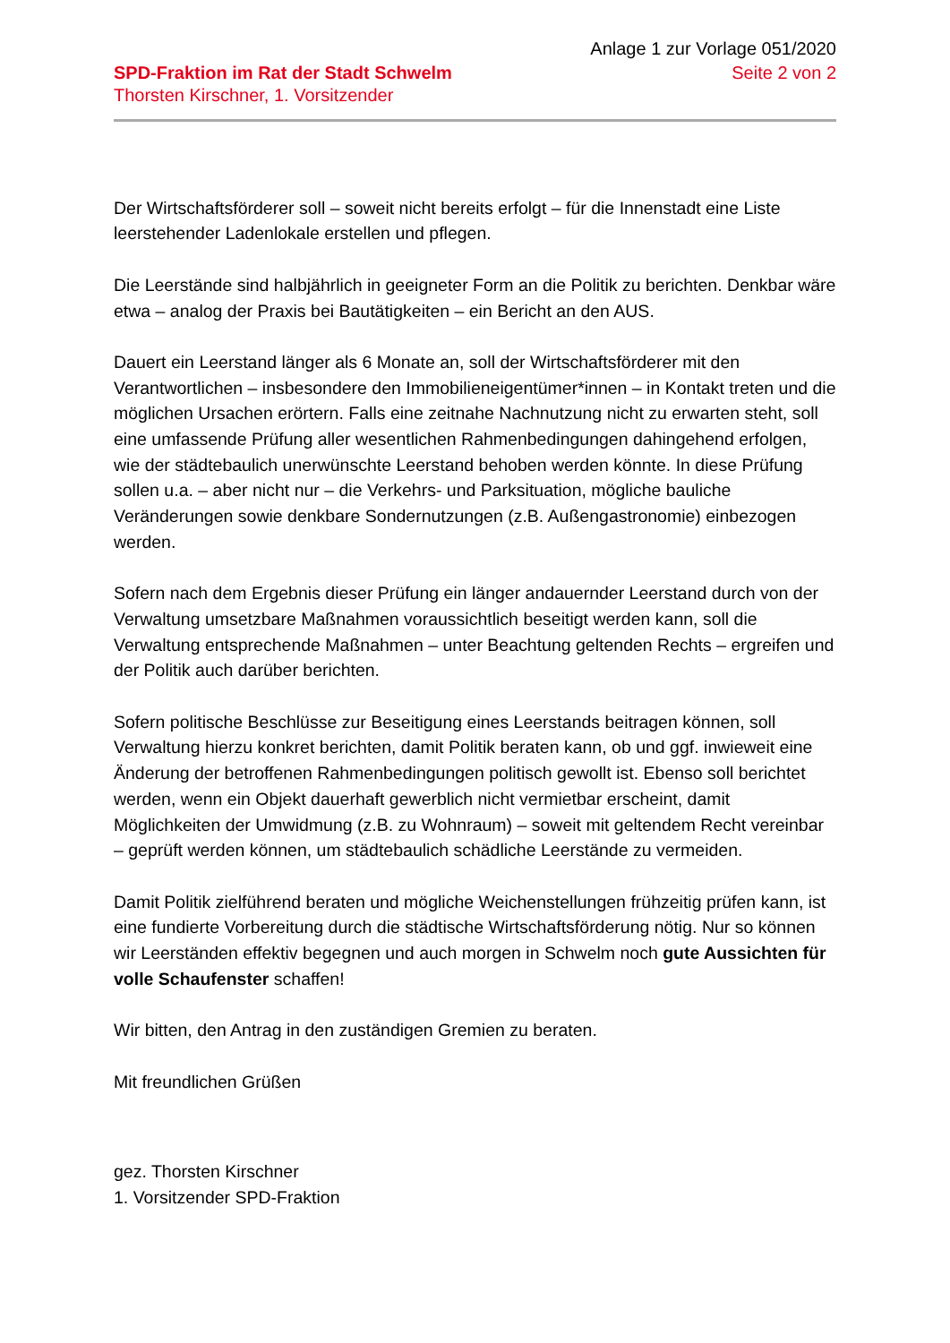Anlage 1 zur Vorlage 051/2020
SPD-Fraktion im Rat der Stadt Schwelm
Thorsten Kirschner, 1. Vorsitzender
Seite 2 von 2
Der Wirtschaftsförderer soll – soweit nicht bereits erfolgt – für die Innenstadt eine Liste leerstehender Ladenlokale erstellen und pflegen.
Die Leerstände sind halbjährlich in geeigneter Form an die Politik zu berichten. Denkbar wäre etwa – analog der Praxis bei Bautätigkeiten – ein Bericht an den AUS.
Dauert ein Leerstand länger als 6 Monate an, soll der Wirtschaftsförderer mit den Verantwortlichen – insbesondere den Immobilieneigentümer*innen – in Kontakt treten und die möglichen Ursachen erörtern. Falls eine zeitnahe Nachnutzung nicht zu erwarten steht, soll eine umfassende Prüfung aller wesentlichen Rahmenbedingungen dahingehend erfolgen, wie der städtebaulich unerwünschte Leerstand behoben werden könnte. In diese Prüfung sollen u.a. – aber nicht nur – die Verkehrs- und Parksituation, mögliche bauliche Veränderungen sowie denkbare Sondernutzungen (z.B. Außengastronomie) einbezogen werden.
Sofern nach dem Ergebnis dieser Prüfung ein länger andauernder Leerstand durch von der Verwaltung umsetzbare Maßnahmen voraussichtlich beseitigt werden kann, soll die Verwaltung entsprechende Maßnahmen – unter Beachtung geltenden Rechts – ergreifen und der Politik auch darüber berichten.
Sofern politische Beschlüsse zur Beseitigung eines Leerstands beitragen können, soll Verwaltung hierzu konkret berichten, damit Politik beraten kann, ob und ggf. inwieweit eine Änderung der betroffenen Rahmenbedingungen politisch gewollt ist. Ebenso soll berichtet werden, wenn ein Objekt dauerhaft gewerblich nicht vermietbar erscheint, damit Möglichkeiten der Umwidmung (z.B. zu Wohnraum) – soweit mit geltendem Recht vereinbar – geprüft werden können, um städtebaulich schädliche Leerstände zu vermeiden.
Damit Politik zielführend beraten und mögliche Weichenstellungen frühzeitig prüfen kann, ist eine fundierte Vorbereitung durch die städtische Wirtschaftsförderung nötig. Nur so können wir Leerständen effektiv begegnen und auch morgen in Schwelm noch gute Aussichten für volle Schaufenster schaffen!
Wir bitten, den Antrag in den zuständigen Gremien zu beraten.
Mit freundlichen Grüßen
gez. Thorsten Kirschner
1. Vorsitzender SPD-Fraktion